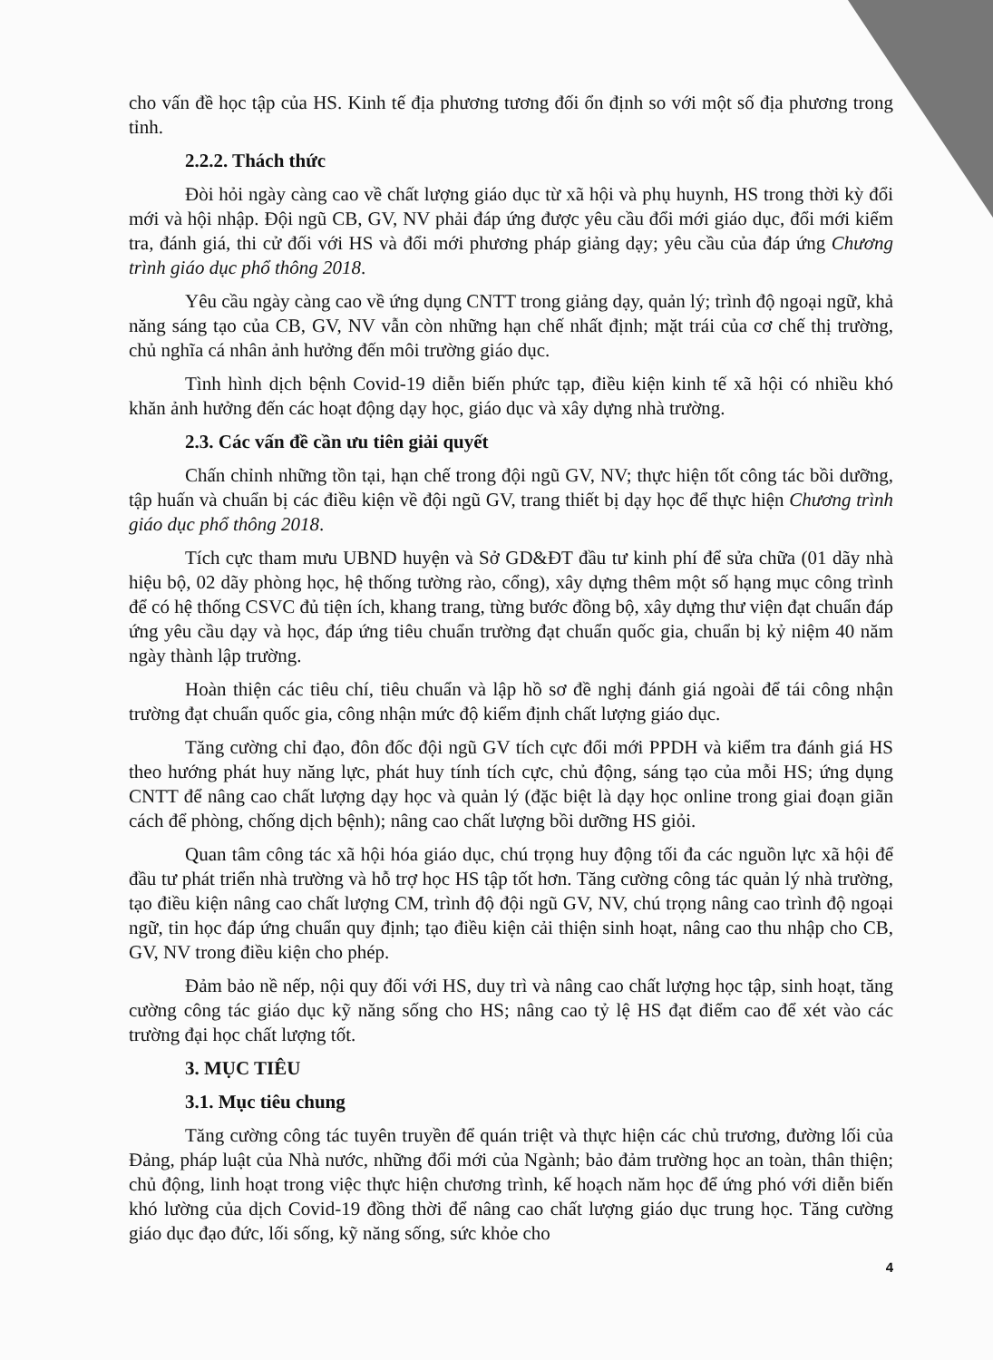cho vấn đề học tập của HS. Kinh tế địa phương tương đối ổn định so với một số địa phương trong tỉnh.
2.2.2. Thách thức
Đòi hỏi ngày càng cao về chất lượng giáo dục từ xã hội và phụ huynh, HS trong thời kỳ đổi mới và hội nhập. Đội ngũ CB, GV, NV phải đáp ứng được yêu cầu đổi mới giáo dục, đổi mới kiểm tra, đánh giá, thi cử đối với HS và đổi mới phương pháp giảng dạy; yêu cầu của đáp ứng Chương trình giáo dục phổ thông 2018.
Yêu cầu ngày càng cao về ứng dụng CNTT trong giảng dạy, quản lý; trình độ ngoại ngữ, khả năng sáng tạo của CB, GV, NV vẫn còn những hạn chế nhất định; mặt trái của cơ chế thị trường, chủ nghĩa cá nhân ảnh hưởng đến môi trường giáo dục.
Tình hình dịch bệnh Covid-19 diễn biến phức tạp, điều kiện kinh tế xã hội có nhiều khó khăn ảnh hưởng đến các hoạt động dạy học, giáo dục và xây dựng nhà trường.
2.3. Các vấn đề cần ưu tiên giải quyết
Chấn chỉnh những tồn tại, hạn chế trong đội ngũ GV, NV; thực hiện tốt công tác bồi dưỡng, tập huấn và chuẩn bị các điều kiện về đội ngũ GV, trang thiết bị dạy học để thực hiện Chương trình giáo dục phổ thông 2018.
Tích cực tham mưu UBND huyện và Sở GD&ĐT đầu tư kinh phí để sửa chữa (01 dãy nhà hiệu bộ, 02 dãy phòng học, hệ thống tường rào, cổng), xây dựng thêm một số hạng mục công trình để có hệ thống CSVC đủ tiện ích, khang trang, từng bước đồng bộ, xây dựng thư viện đạt chuẩn đáp ứng yêu cầu dạy và học, đáp ứng tiêu chuẩn trường đạt chuẩn quốc gia, chuẩn bị kỷ niệm 40 năm ngày thành lập trường.
Hoàn thiện các tiêu chí, tiêu chuẩn và lập hồ sơ đề nghị đánh giá ngoài để tái công nhận trường đạt chuẩn quốc gia, công nhận mức độ kiểm định chất lượng giáo dục.
Tăng cường chỉ đạo, đôn đốc đội ngũ GV tích cực đổi mới PPDH và kiểm tra đánh giá HS theo hướng phát huy năng lực, phát huy tính tích cực, chủ động, sáng tạo của mỗi HS; ứng dụng CNTT để nâng cao chất lượng dạy học và quản lý (đặc biệt là dạy học online trong giai đoạn giãn cách để phòng, chống dịch bệnh); nâng cao chất lượng bồi dưỡng HS giỏi.
Quan tâm công tác xã hội hóa giáo dục, chú trọng huy động tối đa các nguồn lực xã hội để đầu tư phát triển nhà trường và hỗ trợ học HS tập tốt hơn. Tăng cường công tác quản lý nhà trường, tạo điều kiện nâng cao chất lượng CM, trình độ đội ngũ GV, NV, chú trọng nâng cao trình độ ngoại ngữ, tin học đáp ứng chuẩn quy định; tạo điều kiện cải thiện sinh hoạt, nâng cao thu nhập cho CB, GV, NV trong điều kiện cho phép.
Đảm bảo nề nếp, nội quy đối với HS, duy trì và nâng cao chất lượng học tập, sinh hoạt, tăng cường công tác giáo dục kỹ năng sống cho HS; nâng cao tỷ lệ HS đạt điểm cao để xét vào các trường đại học chất lượng tốt.
3. MỤC TIÊU
3.1. Mục tiêu chung
Tăng cường công tác tuyên truyền để quán triệt và thực hiện các chủ trương, đường lối của Đảng, pháp luật của Nhà nước, những đổi mới của Ngành; bảo đảm trường học an toàn, thân thiện; chủ động, linh hoạt trong việc thực hiện chương trình, kế hoạch năm học để ứng phó với diễn biến khó lường của dịch Covid-19 đồng thời để nâng cao chất lượng giáo dục trung học. Tăng cường giáo dục đạo đức, lối sống, kỹ năng sống, sức khỏe cho
4